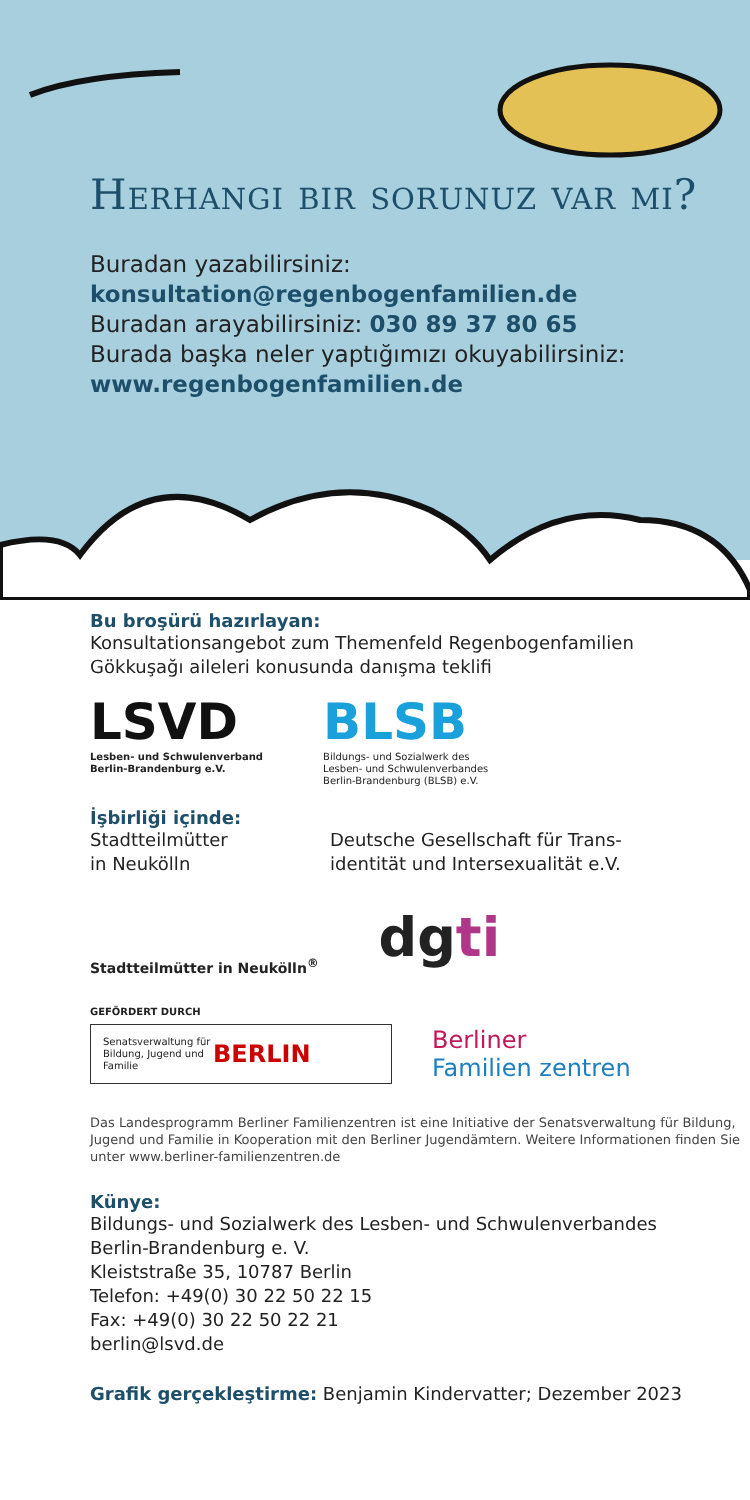Herhangi bir sorunuz var mı?
Buradan yazabilirsiniz:
konsultation@regenbogenfamilien.de
Buradan arayabilirsiniz: 030 89 37 80 65
Burada başka neler yaptığımızı okuyabilirsiniz:
www.regenbogenfamilien.de
Bu broşürü hazırlayan:
Konsultationsangebot zum Themenfeld Regenbogenfamilien
Gökkuşağı aileleri konusunda danışma teklifi
LSVD
Lesben- und Schwulenverband
Berlin-Brandenburg e.V.
BLSB
Bildungs- und Sozialwerk des
Lesben- und Schwulenverbandes
Berlin-Brandenburg (BLSB) e.V.
İşbirliği içinde:
Stadtteilmütter
in Neukölln
Deutsche Gesellschaft für Trans-
identität und Intersexualität e.V.
Stadtteilmütter in Neukölln<sup>®</sup>
dgti
GEFÖRDERT DURCH
Senatsverwaltung für Bildung, Jugend und Familie BERLIN
Berliner
Familien zentren
Das Landesprogramm Berliner Familienzentren ist eine Initiative der Senatsverwaltung für Bildung, Jugend und Familie in Kooperation mit den Berliner Jugendämtern. Weitere Informationen finden Sie unter www.berliner-familienzentren.de
Künye:
Bildungs- und Sozialwerk des Lesben- und Schwulenverbandes
Berlin-Brandenburg e. V.
Kleiststraße 35, 10787 Berlin
Telefon: +49(0) 30 22 50 22 15
Fax: +49(0) 30 22 50 22 21
berlin@lsvd.de
Grafik gerçekleştirme: Benjamin Kindervatter; Dezember 2023